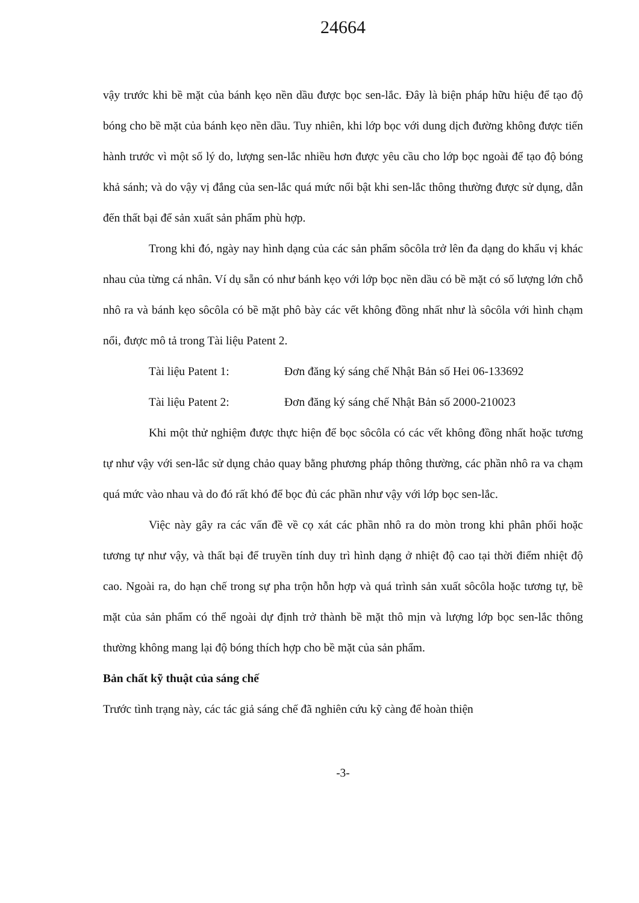24664
vậy trước khi bề mặt của bánh kẹo nền dầu được bọc sen-lắc. Đây là biện pháp hữu hiệu để tạo độ bóng cho bề mặt của bánh kẹo nền dầu. Tuy nhiên, khi lớp bọc với dung dịch đường không được tiến hành trước vì một số lý do, lượng sen-lắc nhiều hơn được yêu cầu cho lớp bọc ngoài để tạo độ bóng khả sánh; và do vậy vị đắng của sen-lắc quá mức nổi bật khi sen-lắc thông thường được sử dụng, dẫn đến thất bại để sản xuất sản phẩm phù hợp.
Trong khi đó, ngày nay hình dạng của các sản phẩm sôcôla trở lên đa dạng do khẩu vị khác nhau của từng cá nhân. Ví dụ sẵn có như bánh kẹo với lớp bọc nền dầu có bề mặt có số lượng lớn chỗ nhô ra và bánh kẹo sôcôla có bề mặt phô bày các vết không đồng nhất như là sôcôla với hình chạm nổi, được mô tả trong Tài liệu Patent 2.
Tài liệu Patent 1: Đơn đăng ký sáng chế Nhật Bản số Hei 06-133692
Tài liệu Patent 2: Đơn đăng ký sáng chế Nhật Bản số 2000-210023
Khi một thử nghiệm được thực hiện để bọc sôcôla có các vết không đồng nhất hoặc tương tự như vậy với sen-lắc sử dụng chảo quay bằng phương pháp thông thường, các phần nhô ra va chạm quá mức vào nhau và do đó rất khó để bọc đủ các phần như vậy với lớp bọc sen-lắc.
Việc này gây ra các vấn đề về cọ xát các phần nhô ra do mòn trong khi phân phối hoặc tương tự như vậy, và thất bại để truyền tính duy trì hình dạng ở nhiệt độ cao tại thời điểm nhiệt độ cao. Ngoài ra, do hạn chế trong sự pha trộn hỗn hợp và quá trình sản xuất sôcôla hoặc tương tự, bề mặt của sản phẩm có thể ngoài dự định trở thành bề mặt thô mịn và lượng lớp bọc sen-lắc thông thường không mang lại độ bóng thích hợp cho bề mặt của sản phẩm.
Bản chất kỹ thuật của sáng chế
Trước tình trạng này, các tác giả sáng chế đã nghiên cứu kỹ càng để hoàn thiện
-3-